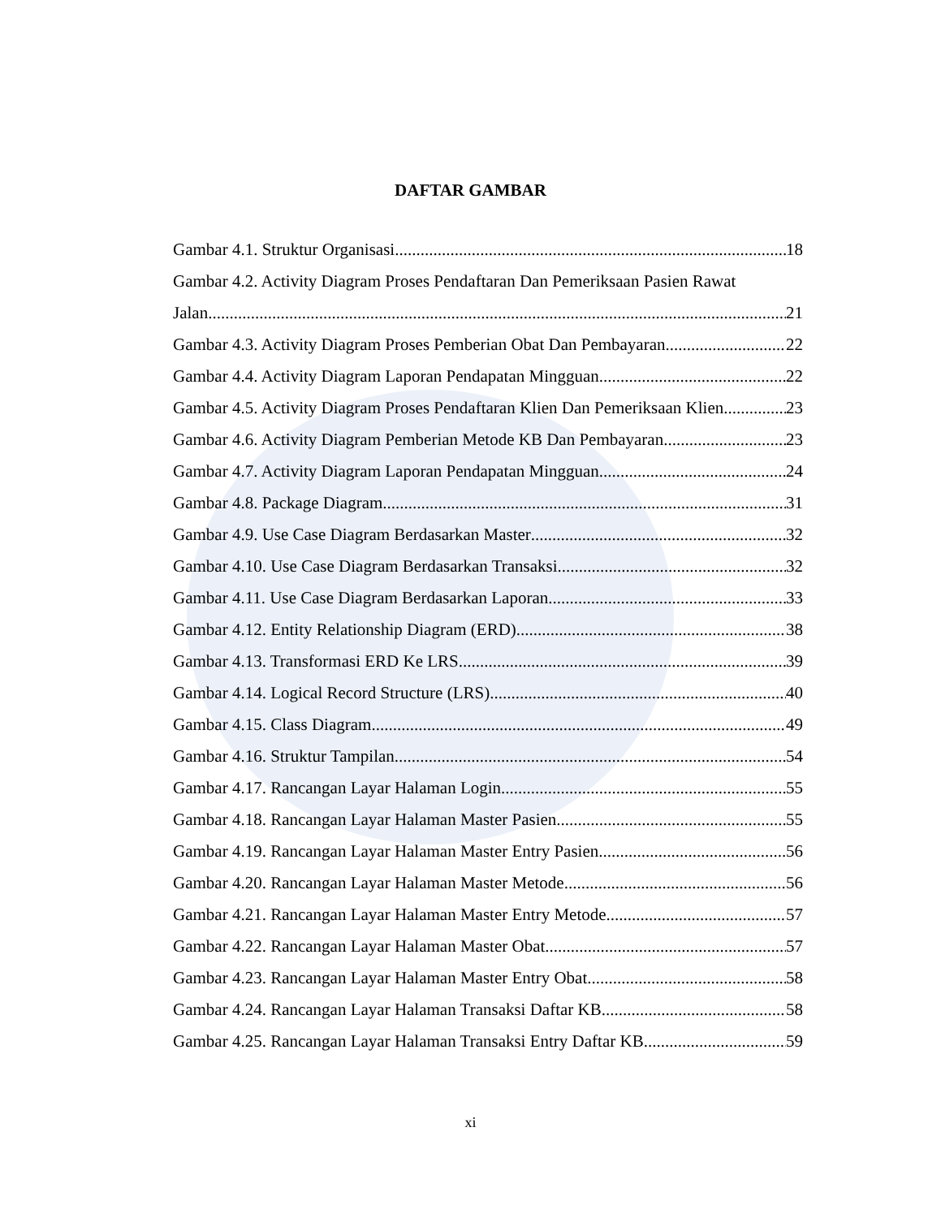DAFTAR GAMBAR
Gambar 4.1. Struktur Organisasi 18
Gambar 4.2. Activity Diagram Proses Pendaftaran Dan Pemeriksaan Pasien Rawat
Jalan 21
Gambar 4.3. Activity Diagram Proses Pemberian Obat Dan Pembayaran 22
Gambar 4.4. Activity Diagram Laporan Pendapatan Mingguan 22
Gambar 4.5. Activity Diagram Proses Pendaftaran Klien Dan Pemeriksaan Klien 23
Gambar 4.6. Activity Diagram Pemberian Metode KB Dan Pembayaran 23
Gambar 4.7. Activity Diagram Laporan Pendapatan Mingguan 24
Gambar 4.8. Package Diagram 31
Gambar 4.9. Use Case Diagram Berdasarkan Master 32
Gambar 4.10. Use Case Diagram Berdasarkan Transaksi 32
Gambar 4.11. Use Case Diagram Berdasarkan Laporan 33
Gambar 4.12. Entity Relationship Diagram (ERD) 38
Gambar 4.13. Transformasi ERD Ke LRS 39
Gambar 4.14. Logical Record Structure (LRS) 40
Gambar 4.15. Class Diagram 49
Gambar 4.16. Struktur Tampilan 54
Gambar 4.17. Rancangan Layar Halaman Login 55
Gambar 4.18. Rancangan Layar Halaman Master Pasien 55
Gambar 4.19. Rancangan Layar Halaman Master Entry Pasien 56
Gambar 4.20. Rancangan Layar Halaman Master Metode 56
Gambar 4.21. Rancangan Layar Halaman Master Entry Metode 57
Gambar 4.22. Rancangan Layar Halaman Master Obat 57
Gambar 4.23. Rancangan Layar Halaman Master Entry Obat 58
Gambar 4.24. Rancangan Layar Halaman Transaksi Daftar KB 58
Gambar 4.25. Rancangan Layar Halaman Transaksi Entry Daftar KB 59
xi